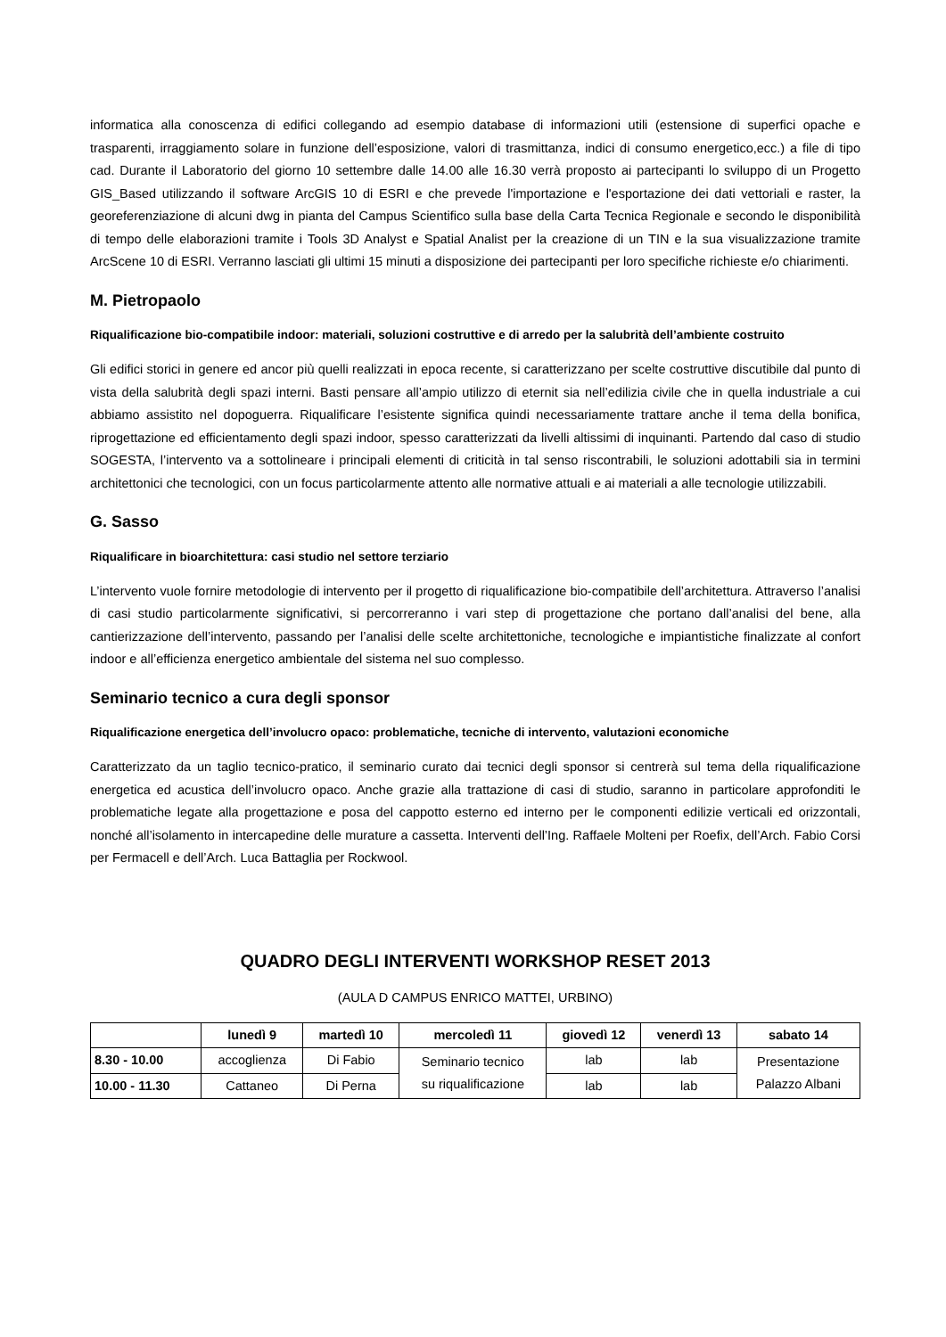informatica alla conoscenza di edifici collegando ad esempio database di informazioni utili (estensione di superfici opache e trasparenti, irraggiamento solare in funzione dell’esposizione, valori di trasmittanza, indici di consumo energetico,ecc.) a file di tipo cad. Durante il Laboratorio del giorno 10 settembre dalle 14.00 alle 16.30 verrà proposto ai partecipanti lo sviluppo di un Progetto GIS_Based utilizzando il software ArcGIS 10 di ESRI e che prevede l'importazione e l'esportazione dei dati vettoriali e raster, la georeferenziazione di alcuni dwg in pianta del Campus Scientifico sulla base della Carta Tecnica Regionale e secondo le disponibilità di tempo delle elaborazioni tramite i Tools 3D Analyst e Spatial Analist per la creazione di un TIN e la sua visualizzazione tramite ArcScene 10 di ESRI. Verranno lasciati gli ultimi 15 minuti a disposizione dei partecipanti per loro specifiche richieste e/o chiarimenti.
M. Pietropaolo
Riqualificazione bio-compatibile indoor: materiali, soluzioni costruttive e di arredo per la salubrità dell’ambiente costruito
Gli edifici storici in genere ed ancor più quelli realizzati in epoca recente, si caratterizzano per scelte costruttive discutibile dal punto di vista della salubrità degli spazi interni. Basti pensare all’ampio utilizzo di eternit sia nell’edilizia civile che in quella industriale a cui abbiamo assistito nel dopoguerra. Riqualificare l’esistente significa quindi necessariamente trattare anche il tema della bonifica, riprogettazione ed efficientamento degli spazi indoor, spesso caratterizzati da livelli altissimi di inquinanti. Partendo dal caso di studio SOGESTA, l’intervento va a sottolineare i principali elementi di criticità in tal senso riscontrabili, le soluzioni adottabili sia in termini architettonici che tecnologici, con un focus particolarmente attento alle normative attuali e ai materiali a alle tecnologie utilizzabili.
G. Sasso
Riqualificare in bioarchitettura: casi studio nel settore terziario
L’intervento vuole fornire metodologie di intervento per il progetto di riqualificazione bio-compatibile dell’architettura. Attraverso l’analisi di casi studio particolarmente significativi, si percorreranno i vari step di progettazione che portano dall’analisi del bene, alla cantierizzazione dell’intervento, passando per l’analisi delle scelte architettoniche, tecnologiche e impiantistiche finalizzate al confort indoor e all’efficienza energetico ambientale del sistema nel suo complesso.
Seminario tecnico a cura degli sponsor
Riqualificazione energetica dell’involucro opaco: problematiche, tecniche di intervento, valutazioni economiche
Caratterizzato da un taglio tecnico-pratico, il seminario curato dai tecnici degli sponsor si centrerà sul tema della riqualificazione energetica ed acustica dell’involucro opaco. Anche grazie alla trattazione di casi di studio, saranno in particolare approfonditi le problematiche legate alla progettazione e posa del cappotto esterno ed interno per le componenti edilizie verticali ed orizzontali, nonché all’isolamento in intercapedine delle murature a cassetta. Interventi dell’Ing. Raffaele Molteni per Roefix, dell’Arch. Fabio Corsi per Fermacell e dell’Arch. Luca Battaglia per Rockwool.
QUADRO DEGLI INTERVENTI WORKSHOP RESET 2013
(AULA D CAMPUS ENRICO MATTEI, URBINO)
| | lunedì 9 | martedì 10 | mercoledì 11 | giovedì 12 | venerdì 13 | sabato 14 |
| --- | --- | --- | --- | --- | --- | --- |
| 8.30 - 10.00 | accoglienza | Di Fabio | Seminario tecnico su riqualificazione | lab | lab | Presentazione Palazzo Albani |
| 10.00 - 11.30 | Cattaneo | Di Perna | | lab | lab | |